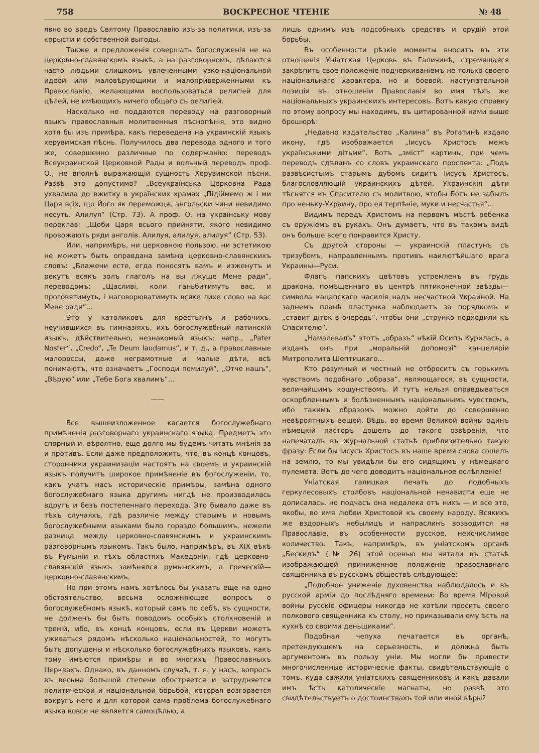758 ВОСКРЕСНОЕ ЧТЕНІЕ № 48
явно во вредъ Святому Православію изъ-за политики, изъ-за корысти и собственной выгоды.
Также и предложенія совершать богослуженія не на церковно-славянскомъ языкѣ, а на разговорномъ, дѣлаются часто людьми слишкомъ увлеченными узко-національной идеей или маловѣрующими и малоприверженными къ Православію, желающими воспользоваться религіей для цѣлей, не имѣющихъ ничего общаго съ религіей.
Насколько не поддаются переводу на разговорный языкъ православныя молитвенныя пѣснопѣнія, это видно хотя бы изъ примѣра, какъ переведена на украинскій языкъ херувимская пѣснь. Получилось два перевода одного и того же, совершенно различные по содержанію: переводъ Всеукраинской Церковной Рады и вольный переводъ проф. О., не вполнѣ выражающій сущность Херувимской пѣсни. Развѣ это допустимо? „Всеукраїнська Церковна Рада ухвалила до вжитку в українских храмах „Підіймемо ж і ми Царя всіх, що Його як переможця, ангольски чини невидимо несуть. Алилуя“ (Стр. 73). А проф. О. на українську мову переклав: „Щоби Царя всього прийняти, якого невидимо провожають ряди анголів. Алилуя, алилуя, алилуя“ (Стр. 53).
Или, напримѣръ, ни церковною пользою, ни эстетикою не можетъ быть оправдана замѣна церковно-славянскихъ словъ: „Блажени есте, егда поносятъ вамъ и изженутъ и рекутъ всякъ золъ глаголъ на вы лжуще Мене ради“, переводомъ: „Щасливі, коли ганьбитимуть вас, и проговятимуть, і наговорюватимуть всяке лихе слово на вас Мене ради“...
Это у католиковъ для крестьянъ и рабочихъ, неучившихся въ гимназіяхъ, ихъ богослужебный латинскій языкъ, дѣйствительно, незнакомый языкъ: напр., „Pater Noster“, „Credo“, „Te Deum laudamus“, и т. д., а православные малороссы, даже неграмотные и малые дѣти, всѣ понимаютъ, что означаетъ „Господи помилуй“, „Отче нашъ“, „Вѣрую“ или „Тебе Бога хвалимъ“...
——
Все вышеизложенное касается богослужебнаго примѣненія разговорнаго украинскаго языка. Предметъ это спорный и, вѣроятно, еще долго мы будемъ читать мнѣнія за и противъ. Если даже предположить, что, въ концѣ концовъ, сторонники украинизаціи настоятъ на своемъ и украинскій языкъ получитъ широкое примѣненіе въ богослуженіи, то, какъ учатъ насъ историческіе примѣры, замѣна одного богослужебнаго языка другимъ нигдѣ не производилась вдругъ и безъ постепеннаго перехода. Это бывало даже въ тѣхъ случаяхъ, гдѣ различіе между старымъ и новымъ богослужебными языками было гораздо большимъ, нежели разница между церковно-славянскимъ и украинскимъ разговорнымъ языкомъ. Такъ было, напримѣръ, въ XIX вѣкѣ въ Румыніи и тѣхъ областяхъ Македоніи, гдѣ церковно-славянскій языкъ замѣнялся румынскимъ, а греческій—церковно-славянскимъ.
Но при этомъ намъ хотѣлось бы указать еще на одно обстоятельство, весьма осложняющее вопросъ о богослужебномъ языкѣ, который самъ по себѣ, въ сущности, не долженъ бы быть поводомъ особыхъ столкновеній и треній, ибо, въ концѣ концовъ, если въ Церкви можетъ уживаться рядомъ нѣсколько національностей, то могутъ быть допущены и нѣсколько богослужебныхъ языковъ, какъ тому имѣются примѣры и во многихъ Православныхъ Церквахъ. Однако, въ данномъ случаѣ, т. е. у насъ, вопросъ въ весьма большой степени обостряется и затрудняется политической и національной борьбой, которая возгорается вокругъ него и для которой сама проблема богослужебнаго языка вовсе не является самоцѣлью, а
лишь однимъ изъ подсобныхъ средствъ и орудій этой борьбы.
Въ особенности рѣзкіе моменты вноситъ въ эти отношенія Уніатская Церковь въ Галичинѣ, стремящаяся закрѣпить свое положеніе подчеркиваніемъ не только своего національнаго характера, но и боевой, наступательной позиціи въ отношеніи Православія во имя тѣхъ же національныхъ украинскихъ интересовъ. Вотъ какую справку по этому вопросу мы находимъ, въ цитированной нами выше брошюрѣ:
„Недавно издательство „Калина“ въ Рогатинѣ издало икону, гдѣ изображается „Іисусъ Христосъ межъ українськими дітьми“. Вотъ „зміст“ картины, при чемъ переводъ сдѣланъ со словъ украинскаго проспекта: „Подъ развѣсистымъ старымъ дубомъ сидитъ Іисусъ Христосъ, благословляющій украинскихъ дѣтей. Украинскія дѣти тѣснятся къ Спасителю съ молитвою, чтобы Богъ не забылъ про неньку-Украину, про ея терпѣніе, муки и несчастья“...
Видимъ передъ Христомъ на первомъ мѣстѣ ребенка съ оружіемъ въ рукахъ. Онъ думаетъ, что въ такомъ видѣ онъ больше всего понравится Христу.
Съ другой стороны — украинскій пластунъ съ тризубомъ, направленнымъ противъ наилютѣйшаго врага Украины—Руси.
Флагъ папскихъ цвѣтовъ устремленъ въ грудь дракона, помѣщеннаго въ центрѣ пятиконечной звѣзды—символа кацапскаго насилія надъ несчастной Украиной. На заднемъ планѣ пластунка наблюдаетъ за порядкомъ и „ставит діток в очередь“, чтобы они „струнко подходили къ Спасителю“.
„Намалевалъ“ этотъ „образъ“ нѣкій Осипъ Куриласъ, а изданъ онъ при „моральній допомозі“ канцеляріи Митрополита Шептицкаго...
Кто разумный и честный не отброситъ съ горькимъ чувствомъ подобнаго „образа“, являющагося, въ сущности, величайшимъ кощунствомъ. И тутъ нельзя оправдываться оскорбленнымъ и болѣзненнымъ національнымъ чувствомъ, ибо такимъ образомъ можно дойти до совершенно невѣроятныхъ вещей. Вѣдь, во время Великой войны одинъ нѣмецкій пасторъ дошелъ до такого озвѣренія, что напечаталъ въ журнальной статьѣ приблизительно такую фразу: Если бы Іисусъ Христосъ въ наше время снова сошелъ на землю, то мы увидѣли бы его сидящимъ у нѣмецкаго пулемета. Вотъ до чего доводитъ національное ослѣпленіе!
Уніатская галицкая печать до подобныхъ геркулесовыхъ столбовъ національной ненависти еще не дописалась, но подчасъ она недалека отъ нихъ — и все это, якобы, во имя любви Христовой къ своему народу. Всякихъ же вздорныхъ небылицъ и напраслинъ возводится на Православіе, въ особенности русское, неисчислимое количество. Такъ, напримѣръ, въ уніатскомъ органѣ „Бескидъ“ (№ 26) этой осенью мы читали въ статьѣ изображающей приниженное положеніе православнаго священника въ русскомъ обществѣ слѣдующее:
„Подобное униженіе духовенства наблюдалось и въ русской арміи до послѣдняго времени: Во время Міровой войны русскіе офицеры никогда не хотѣли просить своего полкового священника къ столу, но приказывали ему ѣсть на кухнѣ со своими деньщиками“.
Подобная чепуха печатается въ органѣ, претендующемъ на серьезность, и должна быть аргументомъ въ пользу уніи. Мы могли бы привести многочисленные историческіе факты, свидѣтельствующіе о томъ, куда сажали уніатскихъ священниковъ и какъ давали имъ ѣсть католическіе магнаты, но развѣ это свидѣтельствуетъ о достоинствахъ той или иной вѣры?